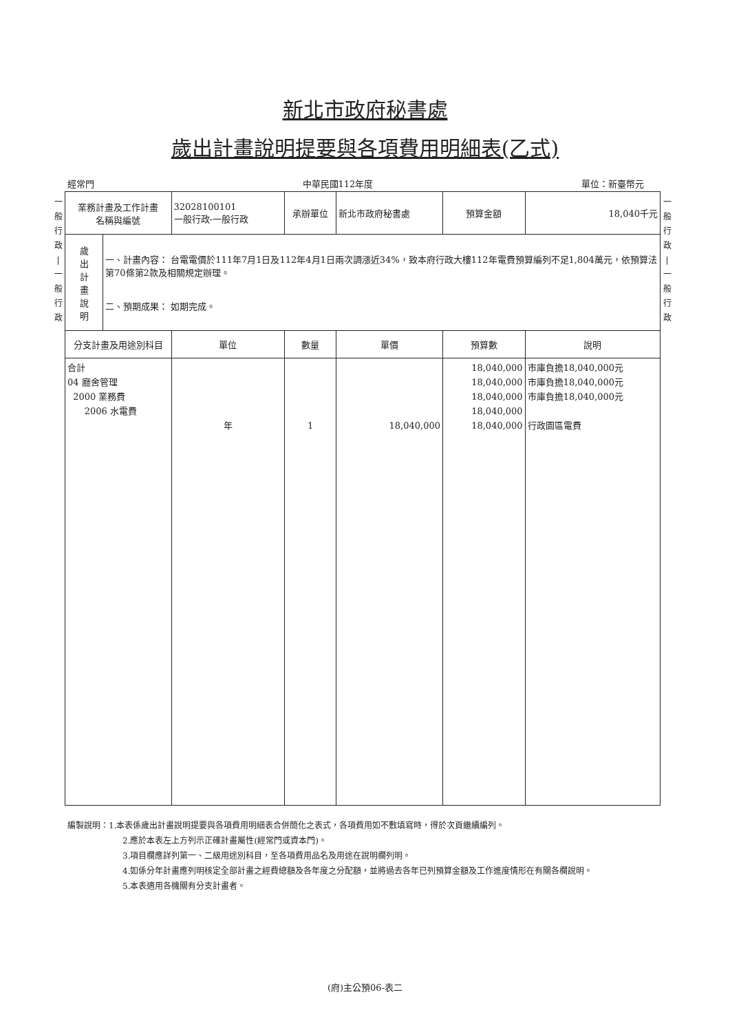新北市政府秘書處
歲出計畫說明提要與各項費用明細表(乙式)
經常門 中華民國112年度 單位：新臺幣元
一
般
行
政
|
一
般
行
政
| 業務計畫及工作計畫 名稱與編號 | | 32028100101 一般行政-一般行政 | 承辦單位 | 新北市政府秘書處 | 預算金額 | 18,040千元 |
| 歲 出 計 畫 說 明 | 一、計畫內容： 台電電價於111年7月1日及112年4月1日兩次調漲近34%，致本府行政大樓112年電費預算編列不足1,804萬元，依預算法第70條第2款及相關規定辦理。 二、預期成果： 如期完成。 | | | | | |
| 分支計畫及用途別科目 | | 單位 | 數量 | 單價 | 預算數 | 說明 |
| 合計 04 廳舍管理 2000 業務費 2006 水電費 | | 年 | 1 | 18,040,000 | 18,040,000 18,040,000 18,040,000 18,040,000 18,040,000 | 市庫負擔18,040,000元 市庫負擔18,040,000元 市庫負擔18,040,000元 行政園區電費 |
一
般
行
政
|
一
般
行
政
編製說明：1.本表係歲出計畫說明提要與各項費用明細表合併簡化之表式，各項費用如不敷填寫時，得於次頁繼續編列。
2.應於本表左上方列示正確計畫屬性(經常門或資本門)。
3.項目欄應詳列第一、二級用途別科目，至各項費用品名及用途在說明欄列明。
4.如係分年計畫應列明核定全部計畫之經費總額及各年度之分配額，並將過去各年已列預算金額及工作進度情形在有關各欄說明。
5.本表適用各機關有分支計畫者。
(府)主公預06-表二